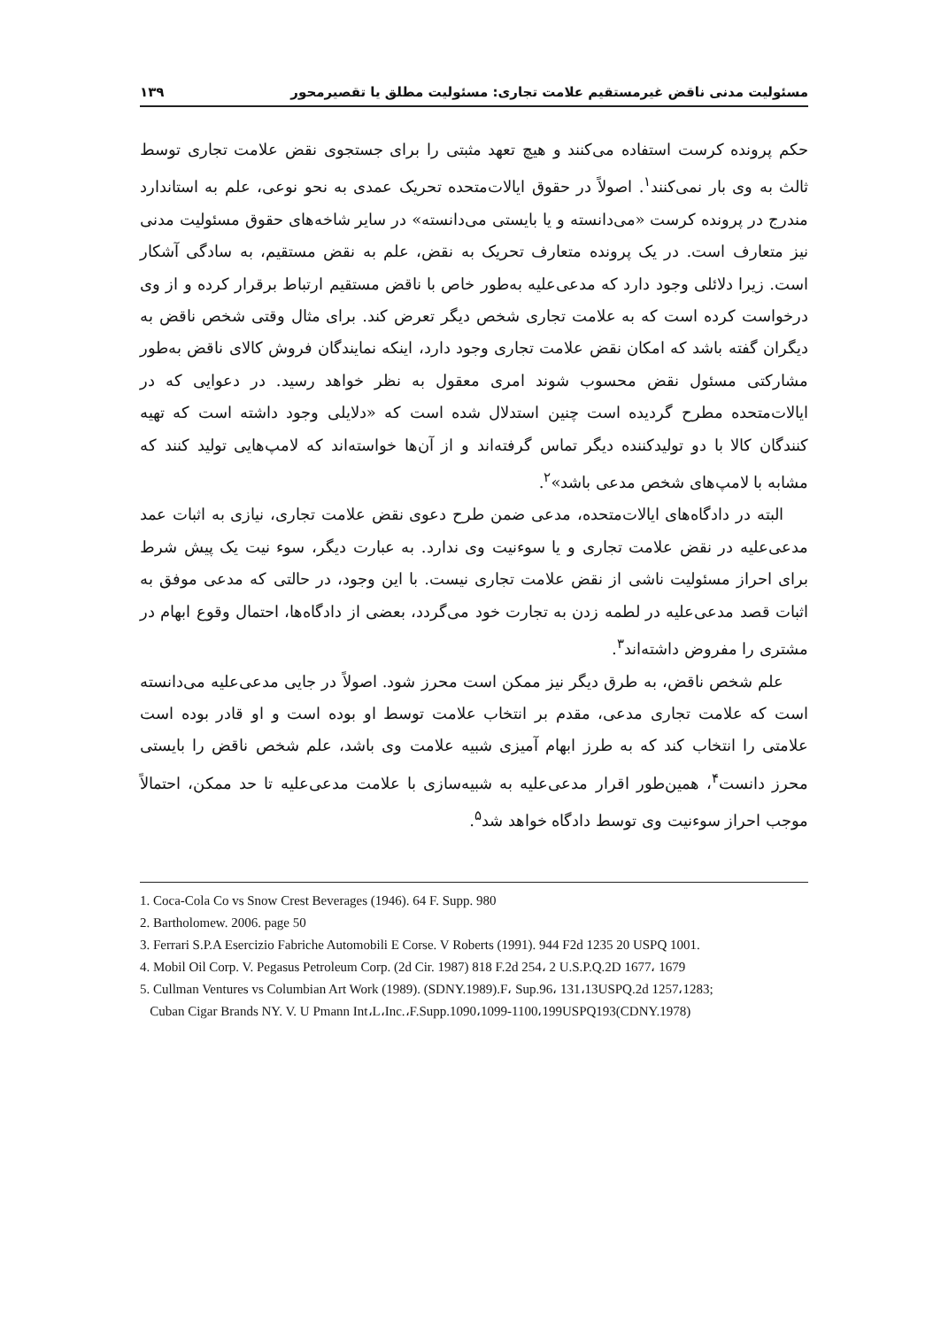مسئولیت مدنی ناقض غیرمستقیم علامت تجاری: مسئولیت مطلق یا تقصیرمحور ۱۳۹
حکم پرونده کرست استفاده می‌کنند و هیچ تعهد مثبتی را برای جستجوی نقض علامت تجاری توسط ثالث به وی بار نمی‌کنند<sup>۱</sup>. اصولاً در حقوق ایالات‌متحده تحریک عمدی به نحو نوعی، علم به استاندارد مندرج در پرونده کرست «می‌دانسته و یا بایستی می‌دانسته» در سایر شاخه‌های حقوق مسئولیت مدنی نیز متعارف است. در یک پرونده متعارف تحریک به نقض، علم به نقض مستقیم، به سادگی آشکار است. زیرا دلائلی وجود دارد که مدعی‌علیه به‌طور خاص با ناقض مستقیم ارتباط برقرار کرده و از وی درخواست کرده است که به علامت تجاری شخص دیگر تعرض کند. برای مثال وقتی شخص ناقض به دیگران گفته باشد که امکان نقض علامت تجاری وجود دارد، اینکه نمایندگان فروش کالای ناقض به‌طور مشارکتی مسئول نقض محسوب شوند امری معقول به نظر خواهد رسید. در دعوایی که در ایالات‌متحده مطرح گردیده است چنین استدلال شده است که «دلایلی وجود داشته است که تهیه کنندگان کالا با دو تولیدکننده دیگر تماس گرفته‌اند و از آن‌ها خواسته‌اند که لامپ‌هایی تولید کنند که مشابه با لامپ‌های شخص مدعی باشد»<sup>۲</sup>.
البته در دادگاه‌های ایالات‌متحده، مدعی ضمن طرح دعوی نقض علامت تجاری، نیازی به اثبات عمد مدعی‌علیه در نقض علامت تجاری و یا سوءنیت وی ندارد. به عبارت دیگر، سوء نیت یک پیش شرط برای احراز مسئولیت ناشی از نقض علامت تجاری نیست. با این وجود، در حالتی که مدعی موفق به اثبات قصد مدعی‌علیه در لطمه زدن به تجارت خود می‌گردد، بعضی از دادگاه‌ها، احتمال وقوع ابهام در مشتری را مفروض داشته‌اند<sup>۳</sup>.
علم شخص ناقض، به طرق دیگر نیز ممکن است محرز شود. اصولاً در جایی مدعی‌علیه می‌دانسته است که علامت تجاری مدعی، مقدم بر انتخاب علامت توسط او بوده است و او قادر بوده است علامتی را انتخاب کند که به طرز ابهام آمیزی شبیه علامت وی باشد، علم شخص ناقض را بایستی محرز دانست<sup>۴</sup>، همین‌طور اقرار مدعی‌علیه به شبیه‌سازی با علامت مدعی‌علیه تا حد ممکن، احتمالاً موجب احراز سوءنیت وی توسط دادگاه خواهد شد<sup>۵</sup>.
1. Coca-Cola Co vs Snow Crest Beverages (1946). 64 F. Supp. 980
2. Bartholomew. 2006. page 50
3. Ferrari S.P.A Esercizio Fabriche Automobili E Corse. V Roberts (1991). 944 F2d 1235 20 USPQ 1001.
4. Mobil Oil Corp. V. Pegasus Petroleum Corp. (2d Cir. 1987) 818 F.2d 254، 2 U.S.P.Q.2D 1677، 1679
5. Cullman Ventures vs Columbian Art Work (1989). (SDNY.1989).F، Sup.96، 131،13USPQ.2d 1257،1283;
Cuban Cigar Brands NY. V. U Pmann Int،L،Inc.،F.Supp.1090،1099-1100،199USPQ193(CDNY.1978)